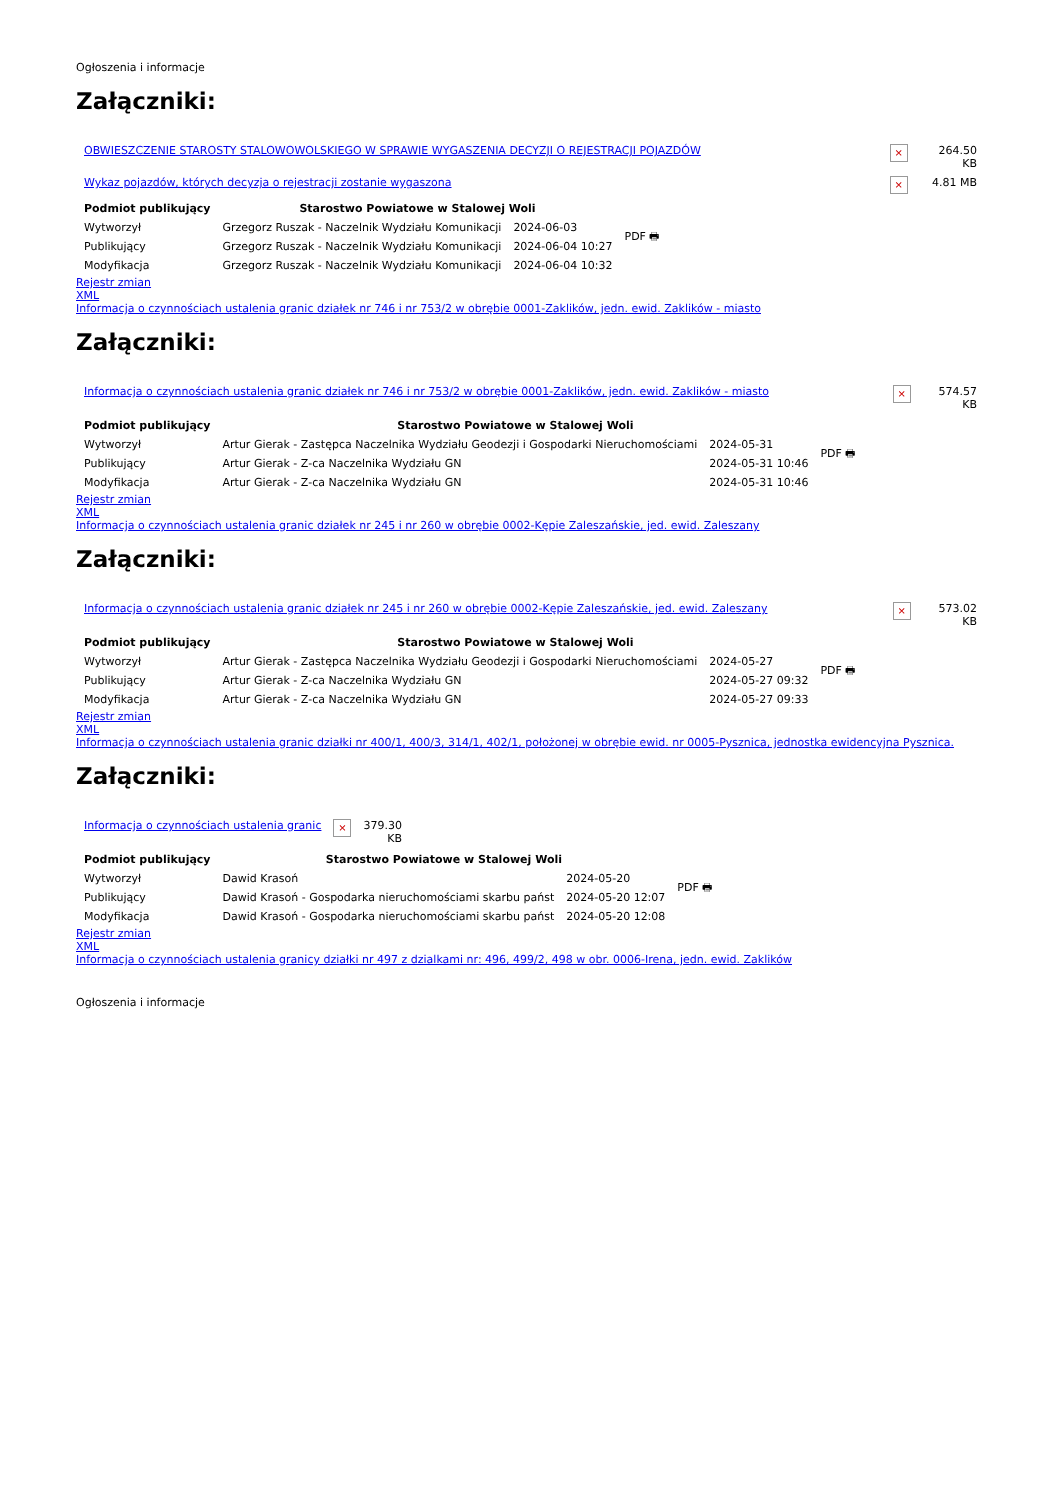Ogłoszenia i informacje
Załączniki:
| OBWIESZCZENIE STAROSTY STALOWOWOLSKIEGO W SPRAWIE WYGASZENIA DECYZJI O REJESTRACJI POJAZDÓW | × | 264.50 KB |
| Wykaz pojazdów, których decyzja o rejestracji zostanie wygaszona | × | 4.81 MB |
| Podmiot publikujący | Starostwo Powiatowe w Stalowej Woli | | PDF 🖶 |
| Wytworzył | Grzegorz Ruszak - Naczelnik Wydziału Komunikacji | 2024-06-03 | |
| Publikujący | Grzegorz Ruszak - Naczelnik Wydziału Komunikacji | 2024-06-04 10:27 | |
| Modyfikacja | Grzegorz Ruszak - Naczelnik Wydziału Komunikacji | 2024-06-04 10:32 | |
Rejestr zmian
XML
Informacja o czynnościach ustalenia granic działek nr 746 i nr 753/2 w obrębie 0001-Zaklików, jedn. ewid. Zaklików - miasto
Załączniki:
| Informacja o czynnościach ustalenia granic działek nr 746 i nr 753/2 w obrębie 0001-Zaklików, jedn. ewid. Zaklików - miasto | × | 574.57 KB |
| Podmiot publikujący | Starostwo Powiatowe w Stalowej Woli | | PDF 🖶 |
| Wytworzył | Artur Gierak - Zastępca Naczelnika Wydziału Geodezji i Gospodarki Nieruchomościami | 2024-05-31 | |
| Publikujący | Artur Gierak - Z-ca Naczelnika Wydziału GN | 2024-05-31 10:46 | |
| Modyfikacja | Artur Gierak - Z-ca Naczelnika Wydziału GN | 2024-05-31 10:46 | |
Rejestr zmian
XML
Informacja o czynnościach ustalenia granic działek nr 245 i nr 260 w obrębie 0002-Kępie Zaleszańskie, jed. ewid. Zaleszany
Załączniki:
| Informacja o czynnościach ustalenia granic działek nr 245 i nr 260 w obrębie 0002-Kępie Zaleszańskie, jed. ewid. Zaleszany | × | 573.02 KB |
| Podmiot publikujący | Starostwo Powiatowe w Stalowej Woli | | PDF 🖶 |
| Wytworzył | Artur Gierak - Zastępca Naczelnika Wydziału Geodezji i Gospodarki Nieruchomościami | 2024-05-27 | |
| Publikujący | Artur Gierak - Z-ca Naczelnika Wydziału GN | 2024-05-27 09:32 | |
| Modyfikacja | Artur Gierak - Z-ca Naczelnika Wydziału GN | 2024-05-27 09:33 | |
Rejestr zmian
XML
Informacja o czynnościach ustalenia granic działki nr 400/1, 400/3, 314/1, 402/1, położonej w obrębie ewid. nr 0005-Pysznica, jednostka ewidencyjna Pysznica.
Załączniki:
| Informacja o czynnościach ustalenia granic | × | 379.30 KB |
| Podmiot publikujący | Starostwo Powiatowe w Stalowej Woli | | PDF 🖶 |
| Wytworzył | Dawid Krasoń | 2024-05-20 | |
| Publikujący | Dawid Krasoń - Gospodarka nieruchomościami skarbu państ | 2024-05-20 12:07 | |
| Modyfikacja | Dawid Krasoń - Gospodarka nieruchomościami skarbu państ | 2024-05-20 12:08 | |
Rejestr zmian
XML
Informacja o czynnościach ustalenia granicy działki nr 497 z dzialkami nr: 496, 499/2, 498 w obr. 0006-Irena, jedn. ewid. Zaklików
Ogłoszenia i informacje